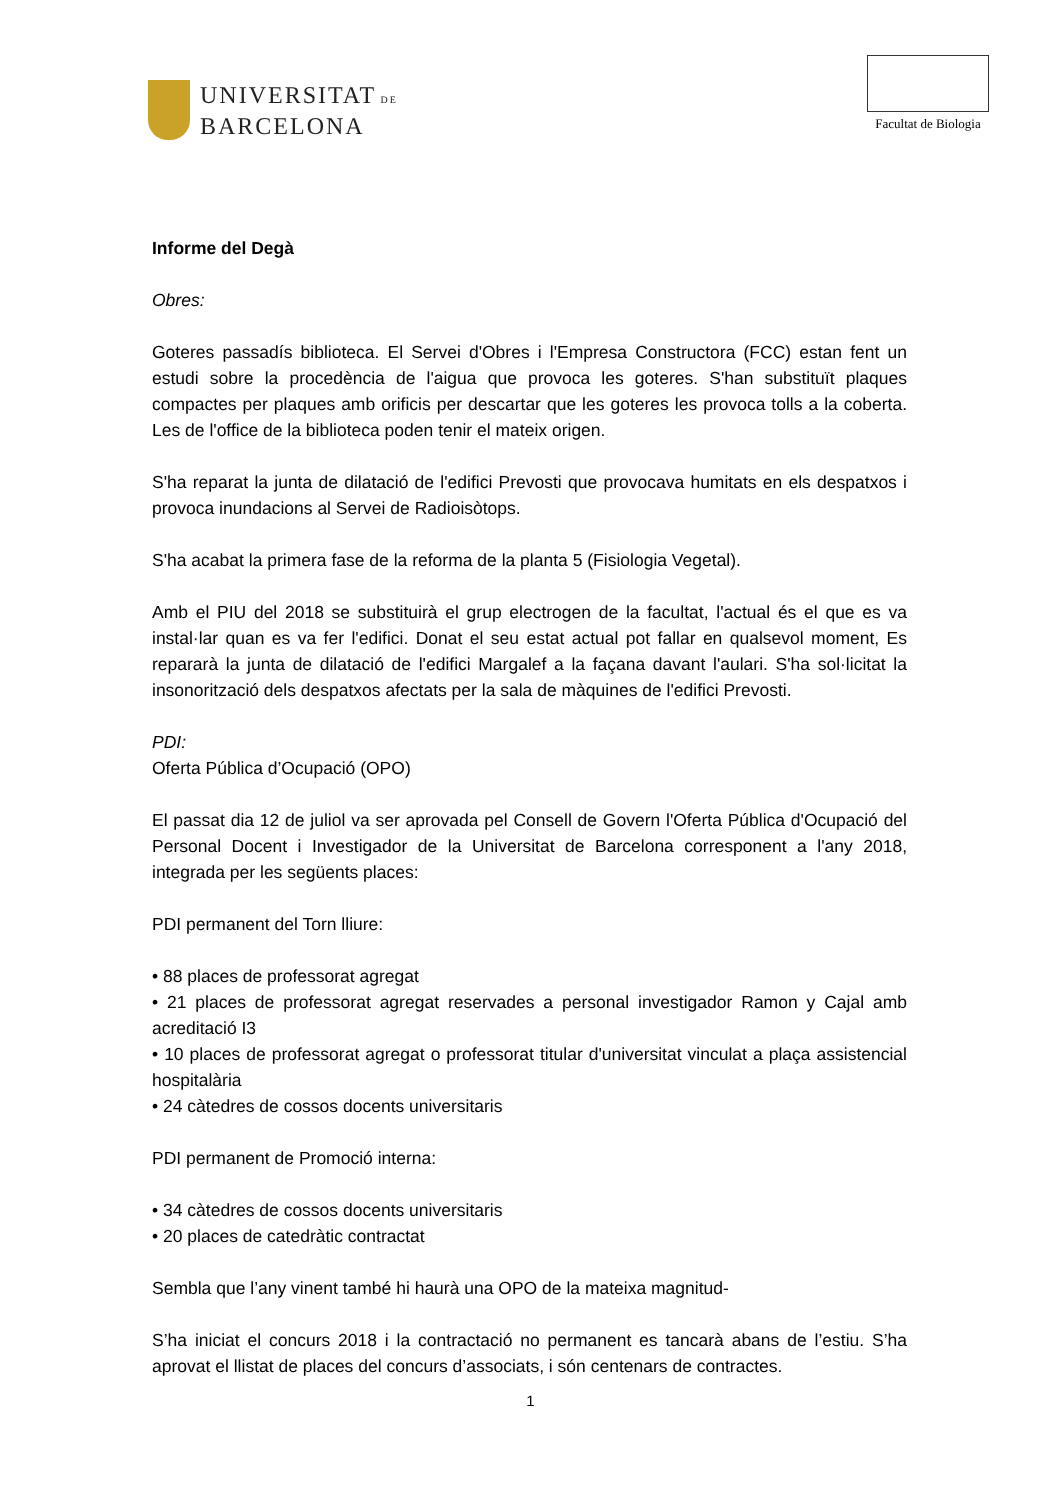UNIVERSITAT DE
BARCELONA
Facultat de Biologia
Informe del Degà
Obres:
Goteres passadís biblioteca. El Servei d'Obres i l'Empresa Constructora (FCC) estan fent un estudi sobre la procedència de l'aigua que provoca les goteres. S'han substituït plaques compactes per plaques amb orificis per descartar que les goteres les provoca tolls a la coberta. Les de l'office de la biblioteca poden tenir el mateix origen.
S'ha reparat la junta de dilatació de l'edifici Prevosti que provocava humitats en els despatxos i provoca inundacions al Servei de Radioisòtops.
S'ha acabat la primera fase de la reforma de la planta 5 (Fisiologia Vegetal).
Amb el PIU del 2018 se substituirà el grup electrogen de la facultat, l'actual és el que es va instal·lar quan es va fer l'edifici. Donat el seu estat actual pot fallar en qualsevol moment, Es repararà la junta de dilatació de l'edifici Margalef a la façana davant l'aulari. S'ha sol·licitat la insonorització dels despatxos afectats per la sala de màquines de l'edifici Prevosti.
PDI:
Oferta Pública d’Ocupació (OPO)
El passat dia 12 de juliol va ser aprovada pel Consell de Govern l'Oferta Pública d'Ocupació del Personal Docent i Investigador de la Universitat de Barcelona corresponent a l'any 2018, integrada per les següents places:
PDI permanent del Torn lliure:
• 88 places de professorat agregat
• 21 places de professorat agregat reservades a personal investigador Ramon y Cajal amb acreditació I3
• 10 places de professorat agregat o professorat titular d'universitat vinculat a plaça assistencial hospitalària
• 24 càtedres de cossos docents universitaris
PDI permanent de Promoció interna:
• 34 càtedres de cossos docents universitaris
• 20 places de catedràtic contractat
Sembla que l’any vinent també hi haurà una OPO de la mateixa magnitud-
S’ha iniciat el concurs 2018 i la contractació no permanent es tancarà abans de l’estiu. S’ha aprovat el llistat de places del concurs d’associats, i són centenars de contractes.
1